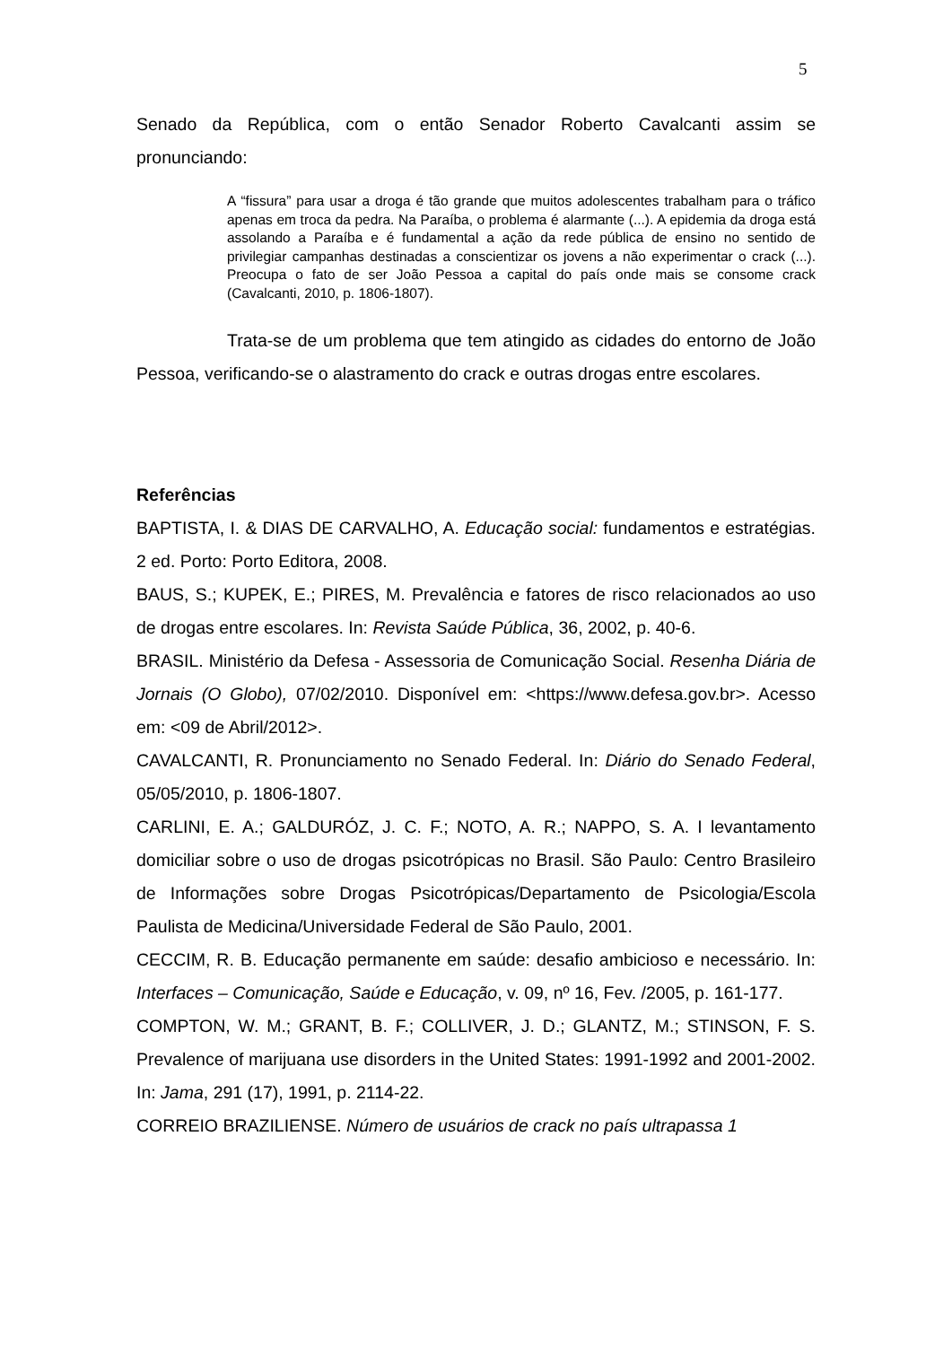5
Senado da República, com o então Senador Roberto Cavalcanti assim se pronunciando:
A “fissura” para usar a droga é tão grande que muitos adolescentes trabalham para o tráfico apenas em troca da pedra. Na Paraíba, o problema é alarmante (...). A epidemia da droga está assolando a Paraíba e é fundamental a ação da rede pública de ensino no sentido de privilegiar campanhas destinadas a conscientizar os jovens a não experimentar o crack (...). Preocupa o fato de ser João Pessoa a capital do país onde mais se consome crack (Cavalcanti, 2010, p. 1806-1807).
Trata-se de um problema que tem atingido as cidades do entorno de João Pessoa, verificando-se o alastramento do crack e outras drogas entre escolares.
Referências
BAPTISTA, I. & DIAS DE CARVALHO, A. Educação social: fundamentos e estratégias. 2 ed. Porto: Porto Editora, 2008.
BAUS, S.; KUPEK, E.; PIRES, M. Prevalência e fatores de risco relacionados ao uso de drogas entre escolares. In: Revista Saúde Pública, 36, 2002, p. 40-6.
BRASIL. Ministério da Defesa - Assessoria de Comunicação Social. Resenha Diária de Jornais (O Globo), 07/02/2010. Disponível em: <https://www.defesa.gov.br>. Acesso em: <09 de Abril/2012>.
CAVALCANTI, R. Pronunciamento no Senado Federal. In: Diário do Senado Federal, 05/05/2010, p. 1806-1807.
CARLINI, E. A.; GALDURÓZ, J. C. F.; NOTO, A. R.; NAPPO, S. A. I levantamento domiciliar sobre o uso de drogas psicotrópicas no Brasil. São Paulo: Centro Brasileiro de Informações sobre Drogas Psicotrópicas/Departamento de Psicologia/Escola Paulista de Medicina/Universidade Federal de São Paulo, 2001.
CECCIM, R. B. Educação permanente em saúde: desafio ambicioso e necessário. In: Interfaces – Comunicação, Saúde e Educação, v. 09, nº 16, Fev. /2005, p. 161-177.
COMPTON, W. M.; GRANT, B. F.; COLLIVER, J. D.; GLANTZ, M.; STINSON, F. S. Prevalence of marijuana use disorders in the United States: 1991-1992 and 2001-2002. In: Jama, 291 (17), 1991, p. 2114-22.
CORREIO BRAZILIENSE. Número de usuários de crack no país ultrapassa 1